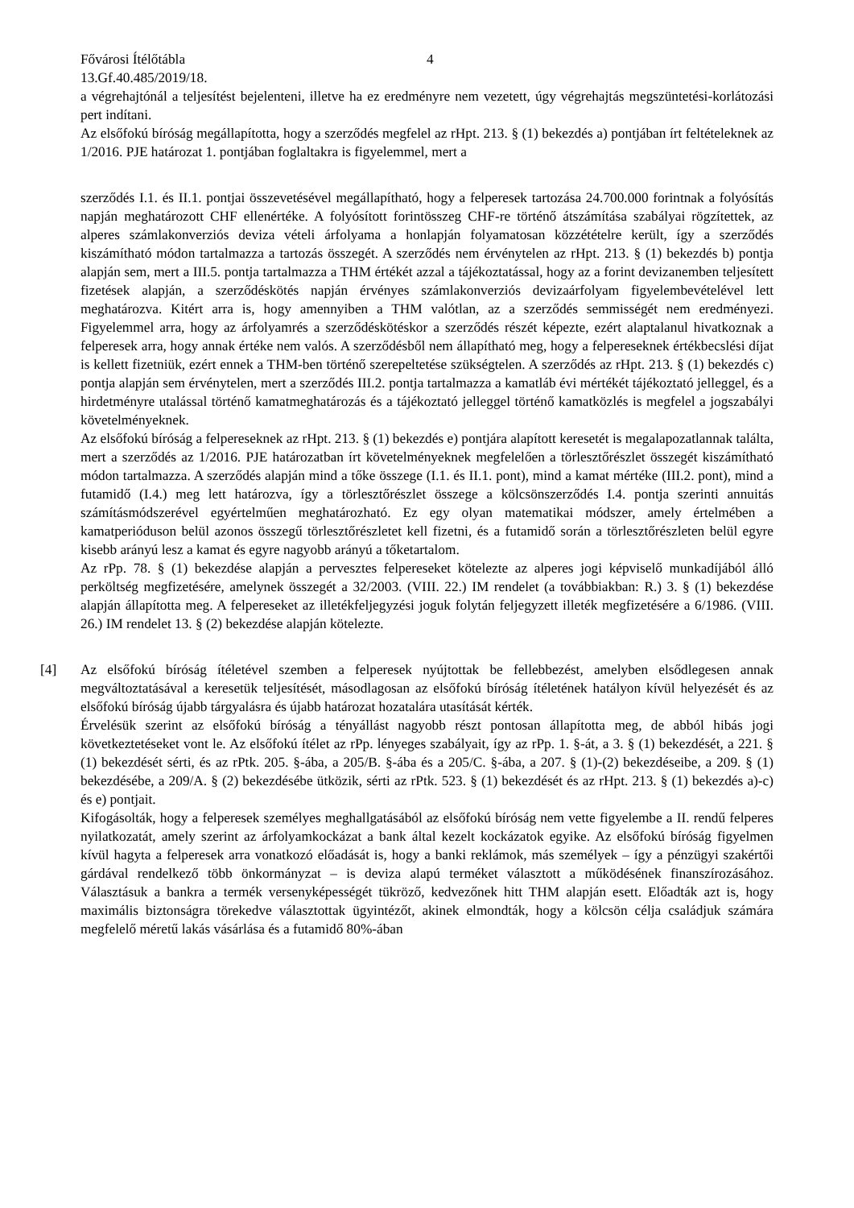Fővárosi Ítélőtábla 4
13.Gf.40.485/2019/18.
a végrehajtónál a teljesítést bejelenteni, illetve ha ez eredményre nem vezetett, úgy végrehajtás megszüntetési-korlátozási pert indítani.
Az elsőfokú bíróság megállapította, hogy a szerződés megfelel az rHpt. 213. § (1) bekezdés a) pontjában írt feltételeknek az 1/2016. PJE határozat 1. pontjában foglaltakra is figyelemmel, mert a
szerződés I.1. és II.1. pontjai összevetésével megállapítható, hogy a felperesek tartozása 24.700.000 forintnak a folyósítás napján meghatározott CHF ellenértéke. A folyósított forintösszeg CHF-re történő átszámítása szabályai rögzítettek, az alperes számlakonverziós deviza vételi árfolyama a honlapján folyamatosan közzétételre került, így a szerződés kiszámítható módon tartalmazza a tartozás összegét. A szerződés nem érvénytelen az rHpt. 213. § (1) bekezdés b) pontja alapján sem, mert a III.5. pontja tartalmazza a THM értékét azzal a tájékoztatással, hogy az a forint devizanemben teljesített fizetések alapján, a szerződéskötés napján érvényes számlakonverziós devizaárfolyam figyelembevételével lett meghatározva. Kitért arra is, hogy amennyiben a THM valótlan, az a szerződés semmisségét nem eredményezi. Figyelemmel arra, hogy az árfolyamrés a szerződéskötéskor a szerződés részét képezte, ezért alaptalanul hivatkoznak a felperesek arra, hogy annak értéke nem valós. A szerződésből nem állapítható meg, hogy a felpereseknek értékbecslési díjat is kellett fizetniük, ezért ennek a THM-ben történő szerepeltetése szükségtelen. A szerződés az rHpt. 213. § (1) bekezdés c) pontja alapján sem érvénytelen, mert a szerződés III.2. pontja tartalmazza a kamatláb évi mértékét tájékoztató jelleggel, és a hirdetményre utalással történő kamatmeghatározás és a tájékoztató jelleggel történő kamatközlés is megfelel a jogszabályi követelményeknek.
Az elsőfokú bíróság a felpereseknek az rHpt. 213. § (1) bekezdés e) pontjára alapított keresetét is megalapozatlannak találta, mert a szerződés az 1/2016. PJE határozatban írt követelményeknek megfelelően a törlesztőrészlet összegét kiszámítható módon tartalmazza. A szerződés alapján mind a tőke összege (I.1. és II.1. pont), mind a kamat mértéke (III.2. pont), mind a futamidő (I.4.) meg lett határozva, így a törlesztőrészlet összege a kölcsönszerződés I.4. pontja szerinti annuitás számításmódszerével egyértelműen meghatározható. Ez egy olyan matematikai módszer, amely értelmében a kamatperióduson belül azonos összegű törlesztőrészletet kell fizetni, és a futamidő során a törlesztőrészleten belül egyre kisebb arányú lesz a kamat és egyre nagyobb arányú a tőketartalom.
Az rPp. 78. § (1) bekezdése alapján a pervesztes felpereseket kötelezte az alperes jogi képviselő munkadíjából álló perköltség megfizetésére, amelynek összegét a 32/2003. (VIII. 22.) IM rendelet (a továbbiakban: R.) 3. § (1) bekezdése alapján állapította meg. A felpereseket az illetékfeljegyzési joguk folytán feljegyzett illeték megfizetésére a 6/1986. (VIII. 26.) IM rendelet 13. § (2) bekezdése alapján kötelezte.
[4] Az elsőfokú bíróság ítéletével szemben a felperesek nyújtottak be fellebbezést, amelyben elsődlegesen annak megváltoztatásával a keresetük teljesítését, másodlagosan az elsőfokú bíróság ítéletének hatályon kívül helyezését és az elsőfokú bíróság újabb tárgyalásra és újabb határozat hozatalára utasítását kérték.
Érvelésük szerint az elsőfokú bíróság a tényállást nagyobb részt pontosan állapította meg, de abból hibás jogi következtetéseket vont le. Az elsőfokú ítélet az rPp. lényeges szabályait, így az rPp. 1. §-át, a 3. § (1) bekezdését, a 221. § (1) bekezdését sérti, és az rPtk. 205. §-ába, a 205/B. §-ába és a 205/C. §-ába, a 207. § (1)-(2) bekezdéseibe, a 209. § (1) bekezdésébe, a 209/A. § (2) bekezdésébe ütközik, sérti az rPtk. 523. § (1) bekezdését és az rHpt. 213. § (1) bekezdés a)-c) és e) pontjait.
Kifogásolták, hogy a felperesek személyes meghallgatásából az elsőfokú bíróság nem vette figyelembe a II. rendű felperes nyilatkozatát, amely szerint az árfolyamkockázat a bank által kezelt kockázatok egyike. Az elsőfokú bíróság figyelmen kívül hagyta a felperesek arra vonatkozó előadását is, hogy a banki reklámok, más személyek – így a pénzügyi szakértői gárdával rendelkező több önkormányzat – is deviza alapú terméket választott a működésének finanszírozásához. Választásuk a bankra a termék versenyképességét tükröző, kedvezőnek hitt THM alapján esett. Előadták azt is, hogy maximális biztonságra törekedve választottak ügyintézőt, akinek elmondták, hogy a kölcsön célja családjuk számára megfelelő méretű lakás vásárlása és a futamidő 80%-ában